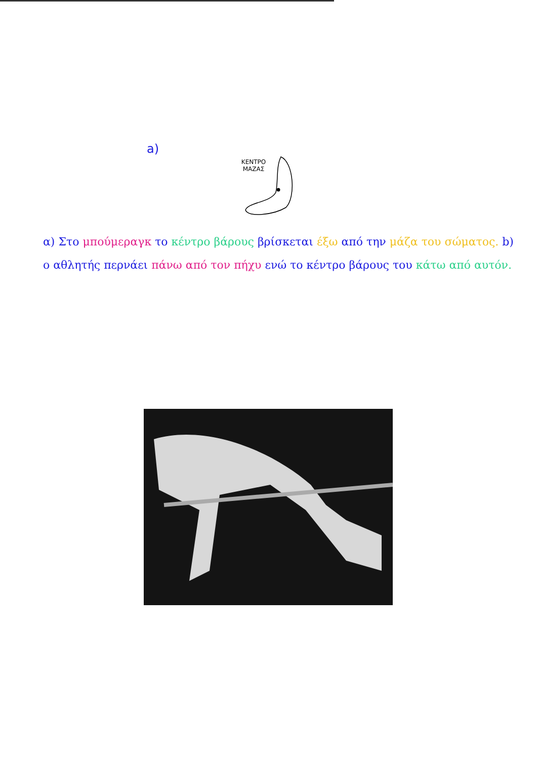a)
ΚΕΝΤΡΟ
ΜΑΖΑΣ
α) Στο μπούμεραγκ το κέντρο βάρους βρίσκεται έξω από την μάζα του σώματος. b) ο αθλητής περνάει πάνω από τον πήχυ ενώ το κέντρο βάρους του κάτω από αυτόν.